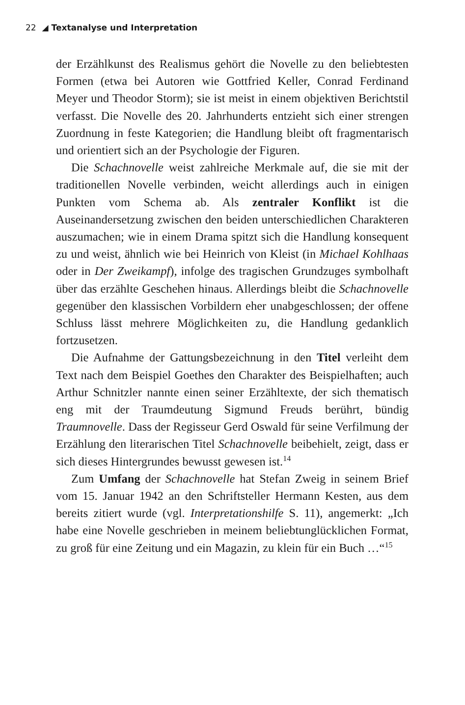22 ◢ Textanalyse und Interpretation
der Erzählkunst des Realismus gehört die Novelle zu den beliebtesten Formen (etwa bei Autoren wie Gottfried Keller, Conrad Ferdinand Meyer und Theodor Storm); sie ist meist in einem objektiven Berichtstil verfasst. Die Novelle des 20. Jahrhunderts entzieht sich einer strengen Zuordnung in feste Kategorien; die Handlung bleibt oft fragmentarisch und orientiert sich an der Psychologie der Figuren.
Die Schachnovelle weist zahlreiche Merkmale auf, die sie mit der traditionellen Novelle verbinden, weicht allerdings auch in einigen Punkten vom Schema ab. Als zentraler Konflikt ist die Auseinandersetzung zwischen den beiden unterschiedlichen Charakteren auszumachen; wie in einem Drama spitzt sich die Handlung konsequent zu und weist, ähnlich wie bei Heinrich von Kleist (in Michael Kohlhaas oder in Der Zweikampf), infolge des tragischen Grundzuges symbolhaft über das erzählte Geschehen hinaus. Allerdings bleibt die Schachnovelle gegenüber den klassischen Vorbildern eher unabgeschlossen; der offene Schluss lässt mehrere Möglichkeiten zu, die Handlung gedanklich fortzusetzen.
Die Aufnahme der Gattungsbezeichnung in den Titel verleiht dem Text nach dem Beispiel Goethes den Charakter des Beispielhaften; auch Arthur Schnitzler nannte einen seiner Erzähltexte, der sich thematisch eng mit der Traumdeutung Sigmund Freuds berührt, bündig Traumnovelle. Dass der Regisseur Gerd Oswald für seine Verfilmung der Erzählung den literarischen Titel Schachnovelle beibehielt, zeigt, dass er sich dieses Hintergrundes bewusst gewesen ist.<sup>14</sup>
Zum Umfang der Schachnovelle hat Stefan Zweig in seinem Brief vom 15. Januar 1942 an den Schriftsteller Hermann Kesten, aus dem bereits zitiert wurde (vgl. Interpretationshilfe S. 11), angemerkt: „Ich habe eine Novelle geschrieben in meinem beliebtunglücklichen Format, zu groß für eine Zeitung und ein Magazin, zu klein für ein Buch …“<sup>15</sup>